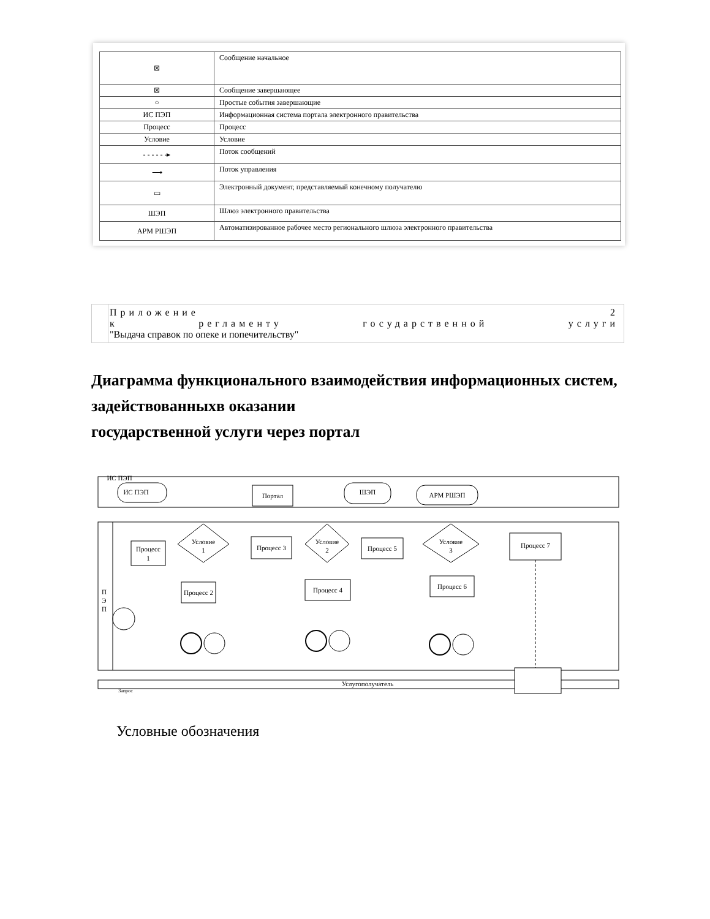| ⊠ | Сообщение начальное |
| ⊠ | Сообщение завершающее |
| ○ | Простые события завершающие |
| ИС ПЭП | Информационная система портала электронного правительства |
| Процесс | Процесс |
| Условие | Условие |
| - - - - - -▸ | Поток сообщений |
| ⟶ | Поток управления |
| ▭ | Электронный документ, представляемый конечному получателю |
| ШЭП | Шлюз электронного правительства |
| АРМ РШЭП | Автоматизированное рабочее место регионального шлюза электронного правительства |
Приложение 2
к регламенту государственной услуги
"Выдача справок по опеке и попечительству"
Диаграмма функционального взаимодействия информационных систем, задействованныхв оказании
государственной услуги через портал
ИС ПЭП
ИС ПЭП
Портал
ШЭП
АРМ РШЭП
П
Э
П
Процесс
1
Условие
1
Процесс 3
Условие
2
Процесс 5
Условие
3
Процесс 7
Процесс 2
Процесс 4
Процесс 6
Услугополучатель
Запрос
Условные обозначения